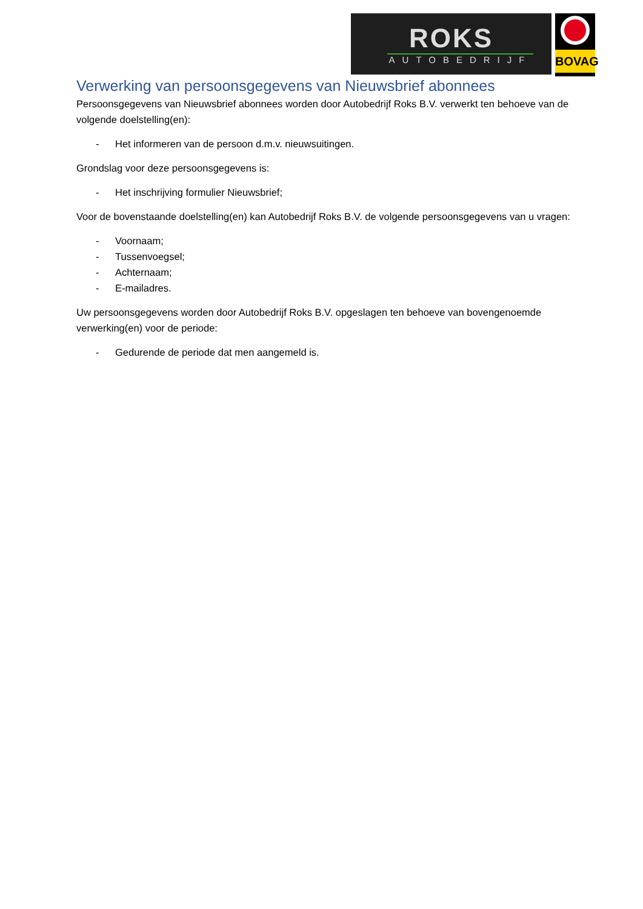ROKS
AUTOBEDRIJF
BOVAG
Verwerking van persoonsgegevens van Nieuwsbrief abonnees
Persoonsgegevens van Nieuwsbrief abonnees worden door Autobedrijf Roks B.V. verwerkt ten behoeve van de volgende doelstelling(en):
- Het informeren van de persoon d.m.v. nieuwsuitingen.
Grondslag voor deze persoonsgegevens is:
- Het inschrijving formulier Nieuwsbrief;
Voor de bovenstaande doelstelling(en) kan Autobedrijf Roks B.V. de volgende persoonsgegevens van u vragen:
- Voornaam;
- Tussenvoegsel;
- Achternaam;
- E-mailadres.
Uw persoonsgegevens worden door Autobedrijf Roks B.V. opgeslagen ten behoeve van bovengenoemde verwerking(en) voor de periode:
- Gedurende de periode dat men aangemeld is.